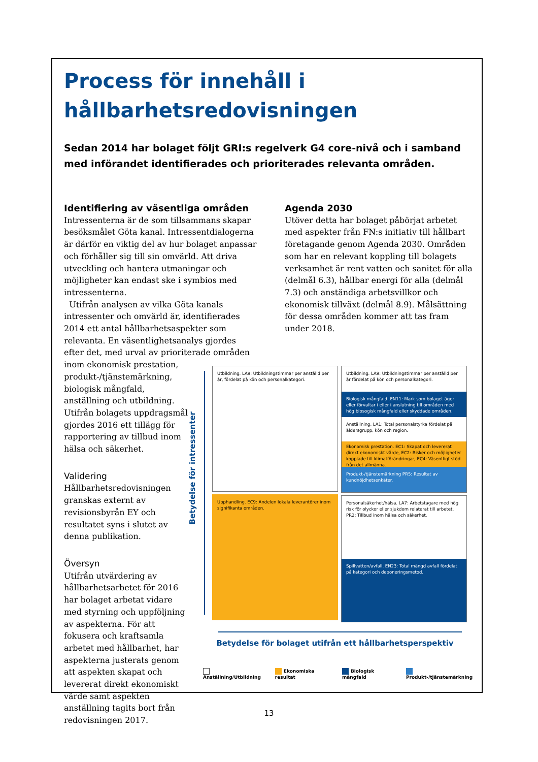Process för innehåll i hållbarhetsredovisningen
Sedan 2014 har bolaget följt GRI:s regelverk G4 core-nivå och i samband med införandet identifierades och prioriterades relevanta områden.
Identifiering av väsentliga områden
Intressenterna är de som tillsammans skapar besöksmålet Göta kanal. Intressentdialogerna är därför en viktig del av hur bolaget anpassar och förhåller sig till sin omvärld. Att driva utveckling och hantera utmaningar och möjligheter kan endast ske i symbios med intressenterna.
Utifrån analysen av vilka Göta kanals intressenter och omvärld är, identifierades 2014 ett antal hållbarhetsaspekter som relevanta. En väsentlighetsanalys gjordes efter det, med urval av prioriterade områden inom ekonomisk prestation,
produkt-/tjänstemärkning,
biologisk mångfald,
anställning och utbildning.
Utifrån bolagets uppdragsmål
gjordes 2016 ett tillägg för
rapportering av tillbud inom
hälsa och säkerhet.
Validering
Hållbarhetsredovisningen
granskas externt av
revisionsbyrån EY och
resultatet syns i slutet av
denna publikation.
Översyn
Utifrån utvärdering av
hållbarhetsarbetet för 2016
har bolaget arbetat vidare
med styrning och uppföljning
av aspekterna. För att
fokusera och kraftsamla
arbetet med hållbarhet, har
aspekterna justerats genom
att aspekten skapat och
levererat direkt ekonomiskt
värde samt aspekten
anställning tagits bort från
redovisningen 2017.
Agenda 2030
Utöver detta har bolaget påbörjat arbetet med aspekter från FN:s initiativ till hållbart företagande genom Agenda 2030. Områden som har en relevant koppling till bolagets verksamhet är rent vatten och sanitet för alla (delmål 6.3), hållbar energi för alla (delmål 7.3) och anständiga arbetsvillkor och ekonomisk tillväxt (delmål 8.9). Målsättning för dessa områden kommer att tas fram under 2018.
Betydelse för intressenter
Utbildning. LA9: Utbildningstimmar per anställd per år, fördelat på kön och personalkategori.
Upphandling. EC9: Andelen lokala leverantörer inom signifikanta områden.
Utbildning. LA9: Utbildningstimmar per anställd per år fördelat på kön och personalkategori.
Biologisk mångfald .EN11: Mark som bolaget äger eller förvaltar i eller i anslutning till områden med hög biosogisk mångfald eller skyddade områden.
Anställning. LA1: Total personalstyrka fördelat på åldersgrupp, kön och region.
Ekonomisk prestation. EC1: Skapat och levererat direkt ekonomiskt värde, EC2: Risker och möjligheter kopplade till klimatförändringar, EC4: Väsentligt stöd från det allmänna.
Produkt-/tjänstemärkning PR5: Resultat av kundnöjdhetsenkäter.
Personalsäkerhet/hälsa. LA7: Arbetstagare med hög risk för olyckor eller sjukdom relaterat till arbetet. PR2: Tillbud inom hälsa och säkerhet.
Spillvatten/avfall. EN23: Total mängd avfall fördelat på kategori och deponeringsmetod.
Betydelse för bolaget utifrån ett hållbarhetsperspektiv
Anställning/Utbildning Ekonomiska resultat Biologisk mångfald Produkt-/tjänstemärkning
13